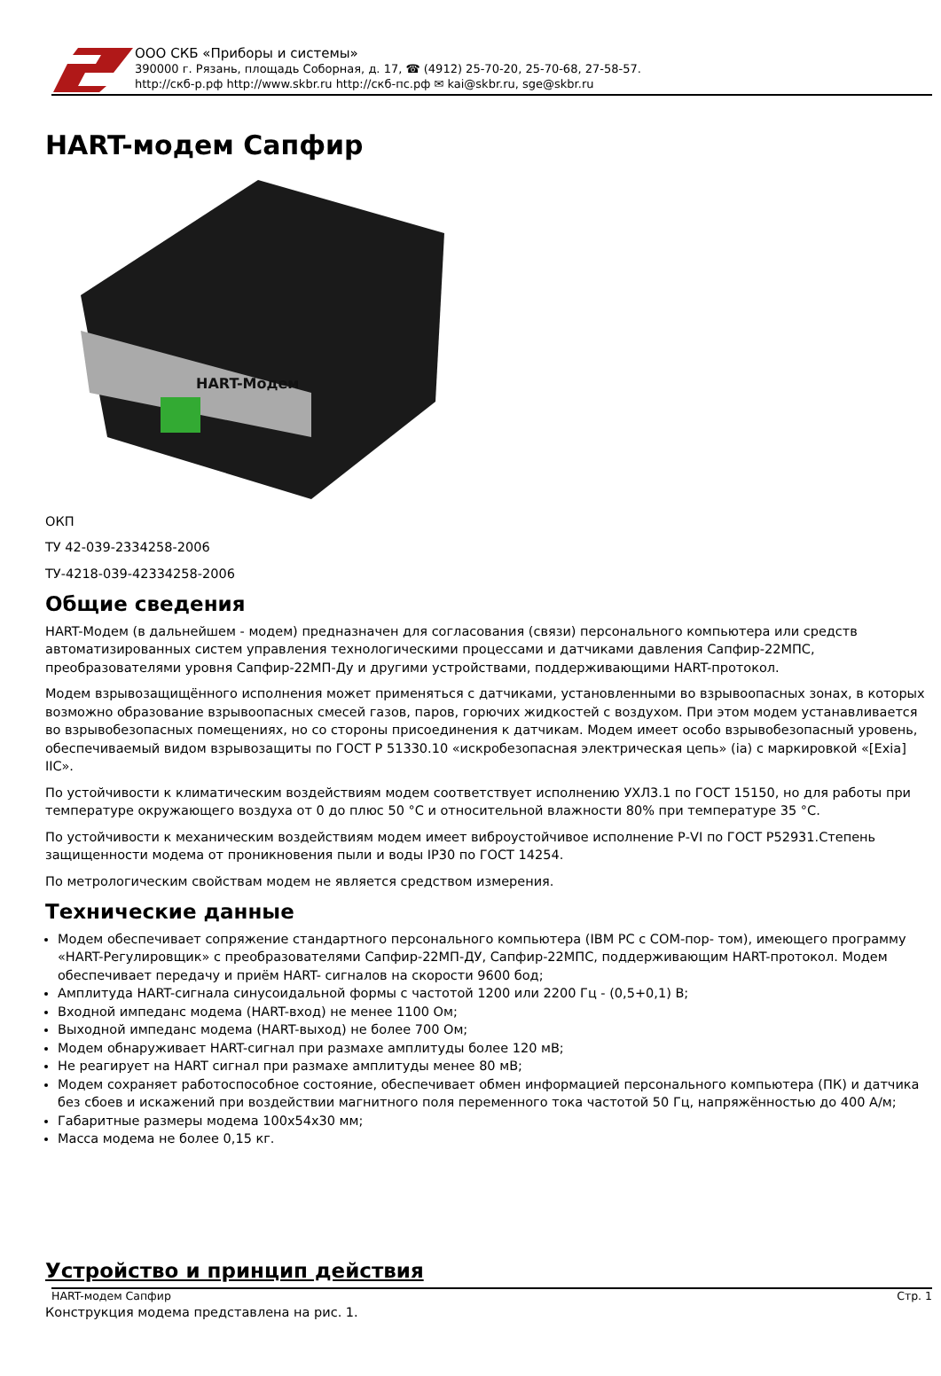ООО СКБ «Приборы и системы»
390000 г. Рязань, площадь Соборная, д. 17, ☎ (4912) 25-70-20, 25-70-68, 27-58-57.
http://скб-р.рф http://www.skbr.ru http://скб-пс.рф ✉ kai@skbr.ru, sge@skbr.ru
HART-модем Сапфир
HART-Модем
ОКП
ТУ 42-039-2334258-2006
ТУ-4218-039-42334258-2006
Общие сведения
HART-Модем (в дальнейшем - модем) предназначен для согласования (связи) персонального компьютера или средств автоматизированных систем управления технологическими процессами и датчиками давления Сапфир-22МПС, преобразователями уровня Сапфир-22МП-Ду и другими устройствами, поддерживающими HART-протокол.
Модем взрывозащищённого исполнения может применяться с датчиками, установленными во взрывоопасных зонах, в которых возможно образование взрывоопасных смесей газов, паров, горючих жидкостей с воздухом. При этом модем устанавливается во взрывобезопасных помещениях, но со стороны присоединения к датчикам. Модем имеет особо взрывобезопасный уровень, обеспечиваемый видом взрывозащиты по ГОСТ Р 51330.10 «искробезопасная электрическая цепь» (ia) с маркировкой «[Exia] IIC».
По устойчивости к климатическим воздействиям модем соответствует исполнению УХЛ3.1 по ГОСТ 15150, но для работы при температуре окружающего воздуха от 0 до плюс 50 °С и относительной влажности 80% при температуре 35 °С.
По устойчивости к механическим воздействиям модем имеет виброустойчивое исполнение Р-VI по ГОСТ Р52931.Степень защищенности модема от проникновения пыли и воды IP30 по ГОСТ 14254.
По метрологическим свойствам модем не является средством измерения.
Технические данные
Модем обеспечивает сопряжение стандартного персонального компьютера (IBM PC с COM-пор- том), имеющего программу «HART-Регулировщик» с преобразователями Сапфир-22МП-ДУ, Сапфир-22МПС, поддерживающим HART-протокол. Модем обеспечивает передачу и приём HART- сигналов на скорости 9600 бод;
Амплитуда HART-сигнала синусоидальной формы с частотой 1200 или 2200 Гц - (0,5+0,1) В;
Входной импеданс модема (HART-вход) не менее 1100 Ом;
Выходной импеданс модема (HART-выход) не более 700 Ом;
Модем обнаруживает HART-сигнал при размахе амплитуды более 120 мВ;
Не реагирует на HART сигнал при размахе амплитуды менее 80 мВ;
Модем сохраняет работоспособное состояние, обеспечивает обмен информацией персонального компьютера (ПК) и датчика без сбоев и искажений при воздействии магнитного поля переменного тока частотой 50 Гц, напряжённостью до 400 А/м;
Габаритные размеры модема 100х54х30 мм;
Масса модема не более 0,15 кг.
Устройство и принцип действия
HART-модем Сапфир Стр. 1
Конструкция модема представлена на рис. 1.